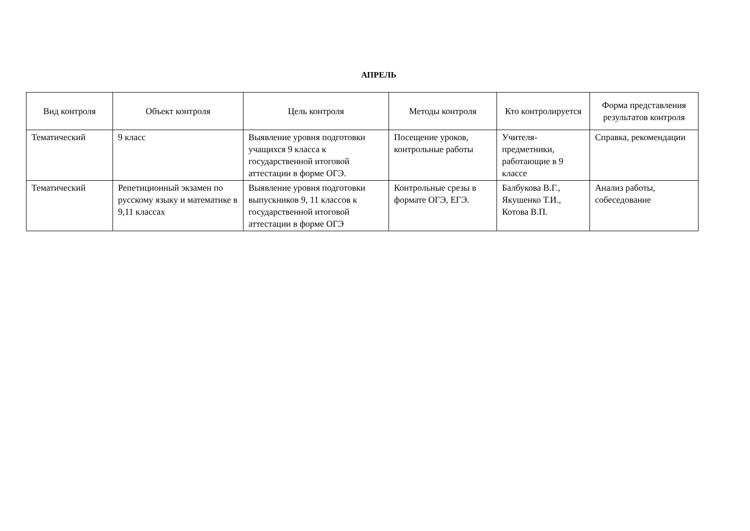АПРЕЛЬ
| Вид контроля | Объект контроля | Цель контроля | Методы контроля | Кто контролируется | Форма представления результатов контроля |
| --- | --- | --- | --- | --- | --- |
| Тематический | 9 класс | Выявление уровня подготовки учащихся 9 класса к государственной итоговой аттестации в форме ОГЭ. | Посещение уроков, контрольные работы | Учителя-предметники, работающие в 9 классе | Справка, рекомендации |
| Тематический | Репетиционный экзамен по русскому языку и математике в 9,11 классах | Выявление уровня подготовки выпускников 9, 11 классов к государственной итоговой аттестации в форме ОГЭ | Контрольные срезы в формате ОГЭ, ЕГЭ. | Балбукова В.Г., Якушенко Т.И., Котова В.П. | Анализ работы, собеседование |